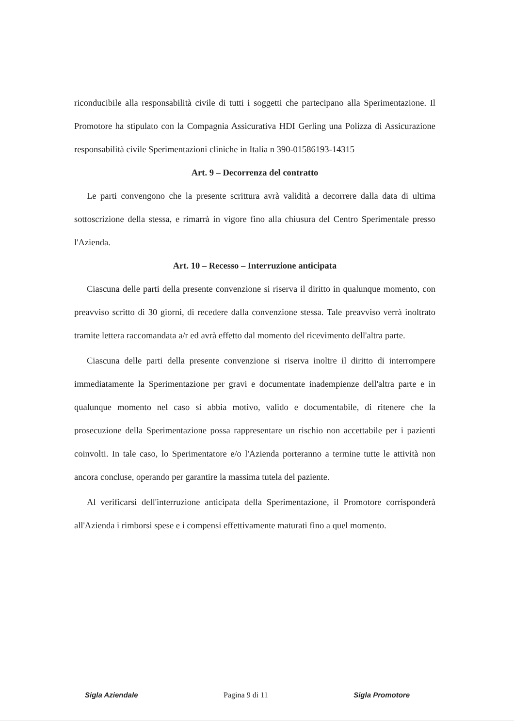riconducibile alla responsabilità civile di tutti i soggetti che partecipano alla Sperimentazione. Il Promotore ha stipulato con la Compagnia Assicurativa HDI Gerling una Polizza di Assicurazione responsabilità civile Sperimentazioni cliniche in Italia n 390-01586193-14315
Art. 9 – Decorrenza del contratto
Le parti convengono che la presente scrittura avrà validità a decorrere dalla data di ultima sottoscrizione della stessa, e rimarrà in vigore fino alla chiusura del Centro Sperimentale presso l'Azienda.
Art. 10 – Recesso – Interruzione anticipata
Ciascuna delle parti della presente convenzione si riserva il diritto in qualunque momento, con preavviso scritto di 30 giorni, di recedere dalla convenzione stessa. Tale preavviso verrà inoltrato tramite lettera raccomandata a/r ed avrà effetto dal momento del ricevimento dell'altra parte.
Ciascuna delle parti della presente convenzione si riserva inoltre il diritto di interrompere immediatamente la Sperimentazione per gravi e documentate inadempienze dell'altra parte e in qualunque momento nel caso si abbia motivo, valido e documentabile, di ritenere che la prosecuzione della Sperimentazione possa rappresentare un rischio non accettabile per i pazienti coinvolti. In tale caso, lo Sperimentatore e/o l'Azienda porteranno a termine tutte le attività non ancora concluse, operando per garantire la massima tutela del paziente.
Al verificarsi dell'interruzione anticipata della Sperimentazione, il Promotore corrisponderà all'Azienda i rimborsi spese e i compensi effettivamente maturati fino a quel momento.
Sigla Aziendale Pagina 9 di 11 Sigla Promotore